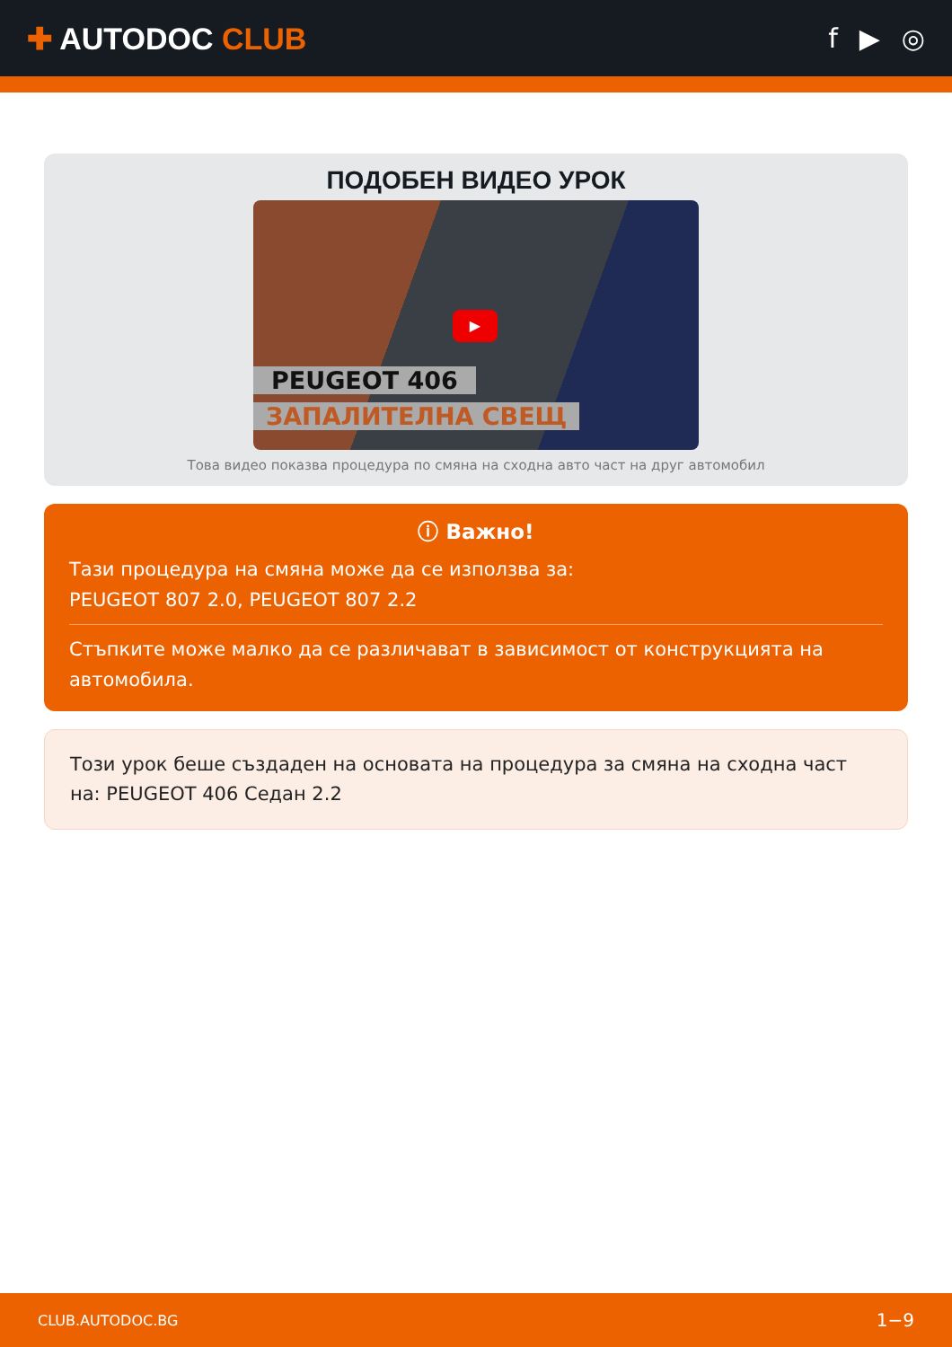✚ AUTODOC CLUB f ▶ ◎
ПОДОБЕН ВИДЕО УРОК
▶
PEUGEOT 406
ЗАПАЛИТЕЛНА СВЕЩ
Това видео показва процедура по смяна на сходна авто част на друг автомобил
ⓘ Важно!
Тази процедура на смяна може да се използва за:
PEUGEOT 807 2.0, PEUGEOT 807 2.2
Стъпките може малко да се различават в зависимост от конструкцията на автомобила.
Този урок беше създаден на основата на процедура за смяна на сходна част на: PEUGEOT 406 Седан 2.2
CLUB.AUTODOC.BG 1−9